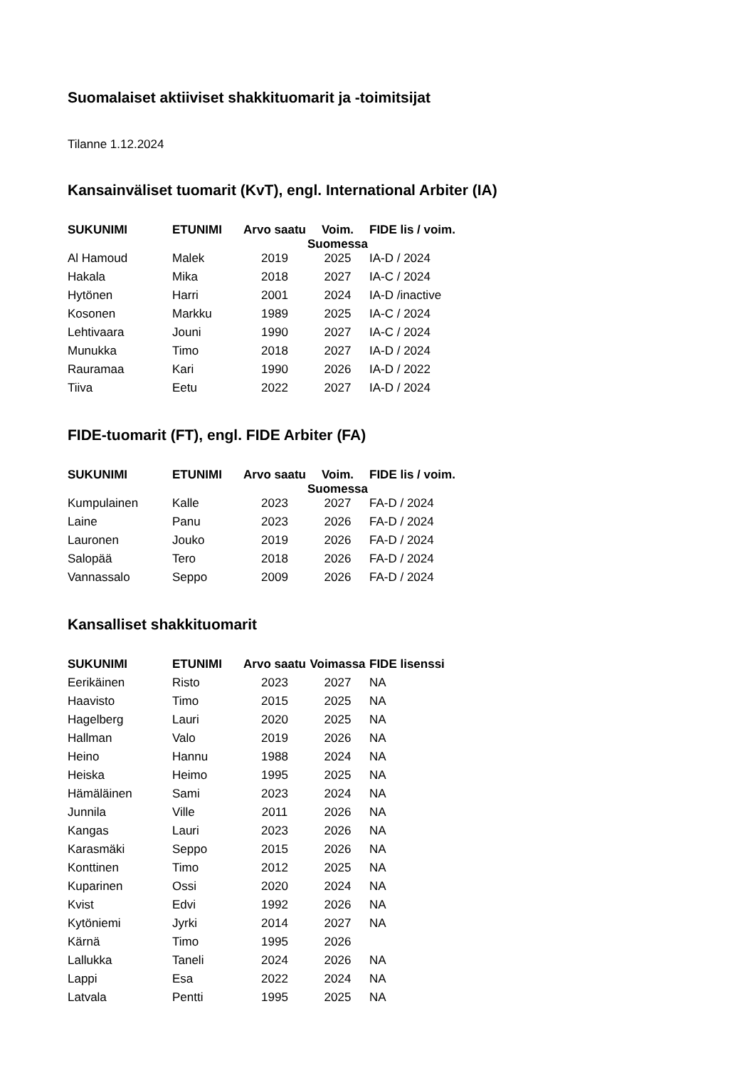Suomalaiset aktiiviset shakkituomarit ja -toimitsijat
Tilanne 1.12.2024
Kansainväliset tuomarit (KvT), engl. International Arbiter (IA)
| SUKUNIMI | ETUNIMI | Arvo saatu | Voim. Suomessa | FIDE lis / voim. |
| --- | --- | --- | --- | --- |
| Al Hamoud | Malek | 2019 | 2025 | IA-D / 2024 |
| Hakala | Mika | 2018 | 2027 | IA-C / 2024 |
| Hytönen | Harri | 2001 | 2024 | IA-D /inactive |
| Kosonen | Markku | 1989 | 2025 | IA-C / 2024 |
| Lehtivaara | Jouni | 1990 | 2027 | IA-C / 2024 |
| Munukka | Timo | 2018 | 2027 | IA-D / 2024 |
| Rauramaa | Kari | 1990 | 2026 | IA-D / 2022 |
| Tiiva | Eetu | 2022 | 2027 | IA-D / 2024 |
FIDE-tuomarit (FT), engl. FIDE Arbiter (FA)
| SUKUNIMI | ETUNIMI | Arvo saatu | Voim. Suomessa | FIDE lis / voim. |
| --- | --- | --- | --- | --- |
| Kumpulainen | Kalle | 2023 | 2027 | FA-D / 2024 |
| Laine | Panu | 2023 | 2026 | FA-D / 2024 |
| Lauronen | Jouko | 2019 | 2026 | FA-D / 2024 |
| Salopää | Tero | 2018 | 2026 | FA-D / 2024 |
| Vannassalo | Seppo | 2009 | 2026 | FA-D / 2024 |
Kansalliset shakkituomarit
| SUKUNIMI | ETUNIMI | Arvo saatu | Voimassa | FIDE lisenssi |
| --- | --- | --- | --- | --- |
| Eerikäinen | Risto | 2023 | 2027 | NA |
| Haavisto | Timo | 2015 | 2025 | NA |
| Hagelberg | Lauri | 2020 | 2025 | NA |
| Hallman | Valo | 2019 | 2026 | NA |
| Heino | Hannu | 1988 | 2024 | NA |
| Heiska | Heimo | 1995 | 2025 | NA |
| Hämäläinen | Sami | 2023 | 2024 | NA |
| Junnila | Ville | 2011 | 2026 | NA |
| Kangas | Lauri | 2023 | 2026 | NA |
| Karasmäki | Seppo | 2015 | 2026 | NA |
| Konttinen | Timo | 2012 | 2025 | NA |
| Kuparinen | Ossi | 2020 | 2024 | NA |
| Kvist | Edvi | 1992 | 2026 | NA |
| Kytöniemi | Jyrki | 2014 | 2027 | NA |
| Kärnä | Timo | 1995 | 2026 | |
| Lallukka | Taneli | 2024 | 2026 | NA |
| Lappi | Esa | 2022 | 2024 | NA |
| Latvala | Pentti | 1995 | 2025 | NA |